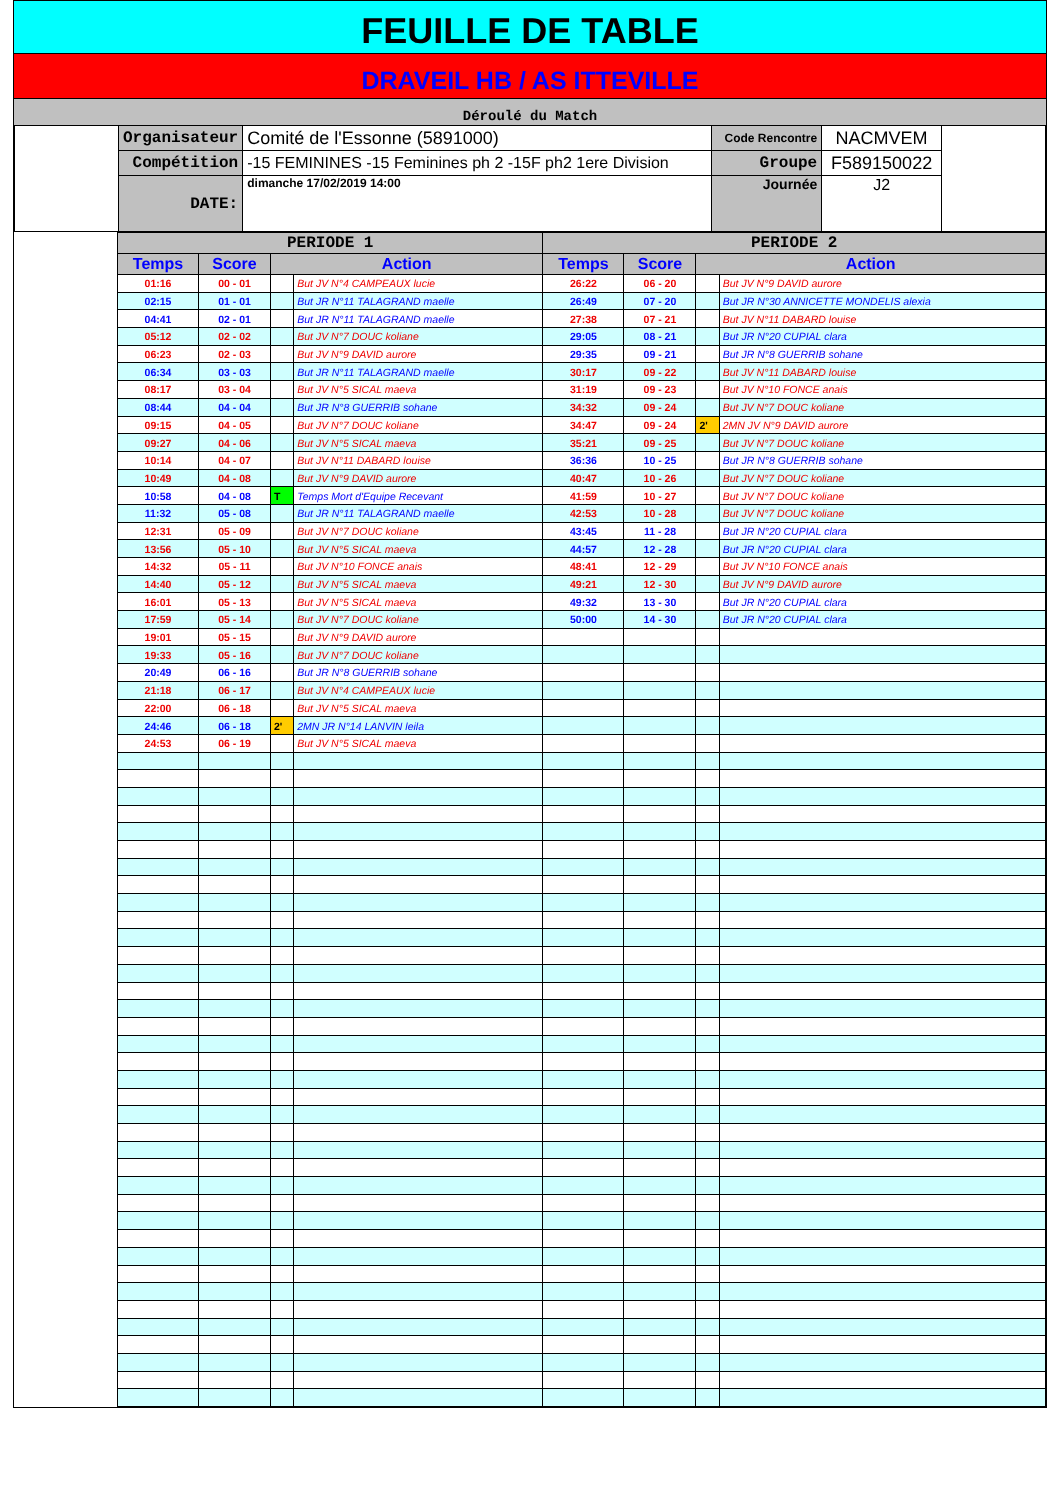FEUILLE DE TABLE
DRAVEIL HB / AS ITTEVILLE
Déroulé du Match
| | Organisateur | Comité de l'Essonne (5891000) | Code Rencontre | NACMVEM | |
| | Compétition | -15 FEMININES -15 Feminines ph 2 -15F ph2 1ere Division | Groupe | F589150022 | |
| | DATE: | dimanche 17/02/2019 14:00 | Journée | J2 | |
| PERIODE 1 | | | | PERIODE 2 | | | |
| --- | --- | --- | --- | --- | --- | --- | --- |
| Temps | Score | Action | | Temps | Score | Action | |
| 01:16 | 00 - 01 | | But JV N°4 CAMPEAUX lucie | 26:22 | 06 - 20 | | But JV N°9 DAVID aurore |
| 02:15 | 01 - 01 | | But JR N°11 TALAGRAND maelle | 26:49 | 07 - 20 | | But JR N°30 ANNICETTE MONDELIS alexia |
| 04:41 | 02 - 01 | | But JR N°11 TALAGRAND maelle | 27:38 | 07 - 21 | | But JV N°11 DABARD louise |
| 05:12 | 02 - 02 | | But JV N°7 DOUC koliane | 29:05 | 08 - 21 | | But JR N°20 CUPIAL clara |
| 06:23 | 02 - 03 | | But JV N°9 DAVID aurore | 29:35 | 09 - 21 | | But JR N°8 GUERRIB sohane |
| 06:34 | 03 - 03 | | But JR N°11 TALAGRAND maelle | 30:17 | 09 - 22 | | But JV N°11 DABARD louise |
| 08:17 | 03 - 04 | | But JV N°5 SICAL maeva | 31:19 | 09 - 23 | | But JV N°10 FONCE anais |
| 08:44 | 04 - 04 | | But JR N°8 GUERRIB sohane | 34:32 | 09 - 24 | | But JV N°7 DOUC koliane |
| 09:15 | 04 - 05 | | But JV N°7 DOUC koliane | 34:47 | 09 - 24 | 2' | 2MN JV N°9 DAVID aurore |
| 09:27 | 04 - 06 | | But JV N°5 SICAL maeva | 35:21 | 09 - 25 | | But JV N°7 DOUC koliane |
| 10:14 | 04 - 07 | | But JV N°11 DABARD louise | 36:36 | 10 - 25 | | But JR N°8 GUERRIB sohane |
| 10:49 | 04 - 08 | | But JV N°9 DAVID aurore | 40:47 | 10 - 26 | | But JV N°7 DOUC koliane |
| 10:58 | 04 - 08 | T | Temps Mort d'Equipe Recevant | 41:59 | 10 - 27 | | But JV N°7 DOUC koliane |
| 11:32 | 05 - 08 | | But JR N°11 TALAGRAND maelle | 42:53 | 10 - 28 | | But JV N°7 DOUC koliane |
| 12:31 | 05 - 09 | | But JV N°7 DOUC koliane | 43:45 | 11 - 28 | | But JR N°20 CUPIAL clara |
| 13:56 | 05 - 10 | | But JV N°5 SICAL maeva | 44:57 | 12 - 28 | | But JR N°20 CUPIAL clara |
| 14:32 | 05 - 11 | | But JV N°10 FONCE anais | 48:41 | 12 - 29 | | But JV N°10 FONCE anais |
| 14:40 | 05 - 12 | | But JV N°5 SICAL maeva | 49:21 | 12 - 30 | | But JV N°9 DAVID aurore |
| 16:01 | 05 - 13 | | But JV N°5 SICAL maeva | 49:32 | 13 - 30 | | But JR N°20 CUPIAL clara |
| 17:59 | 05 - 14 | | But JV N°7 DOUC koliane | 50:00 | 14 - 30 | | But JR N°20 CUPIAL clara |
| 19:01 | 05 - 15 | | But JV N°9 DAVID aurore | | | | |
| 19:33 | 05 - 16 | | But JV N°7 DOUC koliane | | | | |
| 20:49 | 06 - 16 | | But JR N°8 GUERRIB sohane | | | | |
| 21:18 | 06 - 17 | | But JV N°4 CAMPEAUX lucie | | | | |
| 22:00 | 06 - 18 | | But JV N°5 SICAL maeva | | | | |
| 24:46 | 06 - 18 | 2' | 2MN JR N°14 LANVIN leila | | | | |
| 24:53 | 06 - 19 | | But JV N°5 SICAL maeva | | | | |